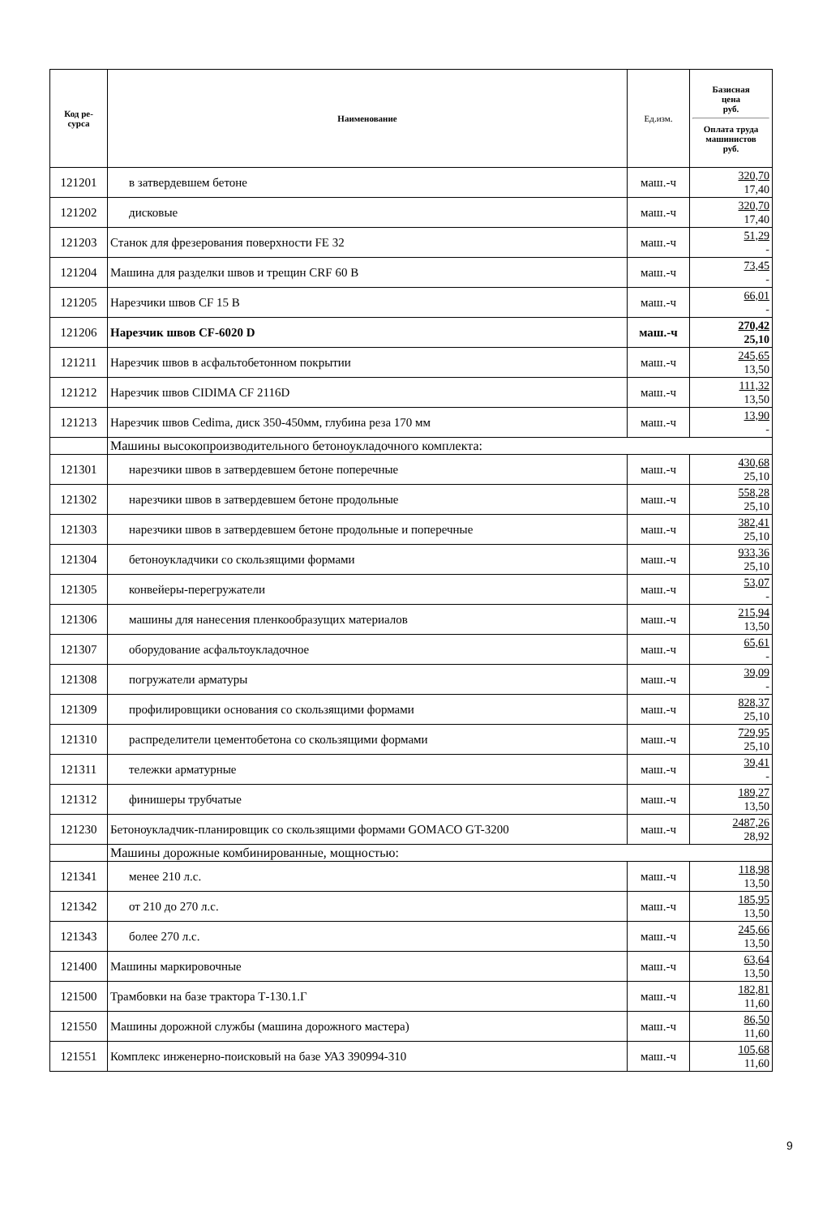| Код ре- сурса | Наименование | Ед.изм. | Базисная цена руб. Оплата труда машинистов руб. |
| --- | --- | --- | --- |
| 121201 | в затвердевшем бетоне | маш.-ч | 320,70 17,40 |
| 121202 | дисковые | маш.-ч | 320,70 17,40 |
| 121203 | Станок для фрезерования поверхности FE 32 | маш.-ч | 51,29 - |
| 121204 | Машина для разделки швов и трещин CRF 60 B | маш.-ч | 73,45 - |
| 121205 | Нарезчики швов CF 15 B | маш.-ч | 66,01 - |
| 121206 | Нарезчик швов CF-6020 D | маш.-ч | 270,42 25,10 |
| 121211 | Нарезчик швов в асфальтобетонном покрытии | маш.-ч | 245,65 13,50 |
| 121212 | Нарезчик швов CIDIMA CF 2116D | маш.-ч | 111,32 13,50 |
| 121213 | Нарезчик швов Cedima, диск 350-450мм, глубина реза 170 мм | маш.-ч | 13,90 - |
| | Машины высокопроизводительного бетоноукладочного комплекта: | | |
| 121301 | нарезчики швов в затвердевшем бетоне поперечные | маш.-ч | 430,68 25,10 |
| 121302 | нарезчики швов в затвердевшем бетоне продольные | маш.-ч | 558,28 25,10 |
| 121303 | нарезчики швов в затвердевшем бетоне продольные и поперечные | маш.-ч | 382,41 25,10 |
| 121304 | бетоноукладчики со скользящими формами | маш.-ч | 933,36 25,10 |
| 121305 | конвейеры-перегружатели | маш.-ч | 53,07 - |
| 121306 | машины для нанесения пленкообразущих материалов | маш.-ч | 215,94 13,50 |
| 121307 | оборудование асфальтоукладочное | маш.-ч | 65,61 - |
| 121308 | погружатели арматуры | маш.-ч | 39,09 - |
| 121309 | профилировщики основания со скользящими формами | маш.-ч | 828,37 25,10 |
| 121310 | распределители цементобетона со скользящими формами | маш.-ч | 729,95 25,10 |
| 121311 | тележки арматурные | маш.-ч | 39,41 - |
| 121312 | финишеры трубчатые | маш.-ч | 189,27 13,50 |
| 121230 | Бетоноукладчик-планировщик со скользящими формами GOMACO GT-3200 | маш.-ч | 2487,26 28,92 |
| | Машины дорожные комбинированные, мощностью: | | |
| 121341 | менее 210 л.с. | маш.-ч | 118,98 13,50 |
| 121342 | от 210 до 270 л.с. | маш.-ч | 185,95 13,50 |
| 121343 | более 270 л.с. | маш.-ч | 245,66 13,50 |
| 121400 | Машины маркировочные | маш.-ч | 63,64 13,50 |
| 121500 | Трамбовки на базе трактора Т-130.1.Г | маш.-ч | 182,81 11,60 |
| 121550 | Машины дорожной службы (машина дорожного мастера) | маш.-ч | 86,50 11,60 |
| 121551 | Комплекс инженерно-поисковый на базе УАЗ 390994-310 | маш.-ч | 105,68 11,60 |
9